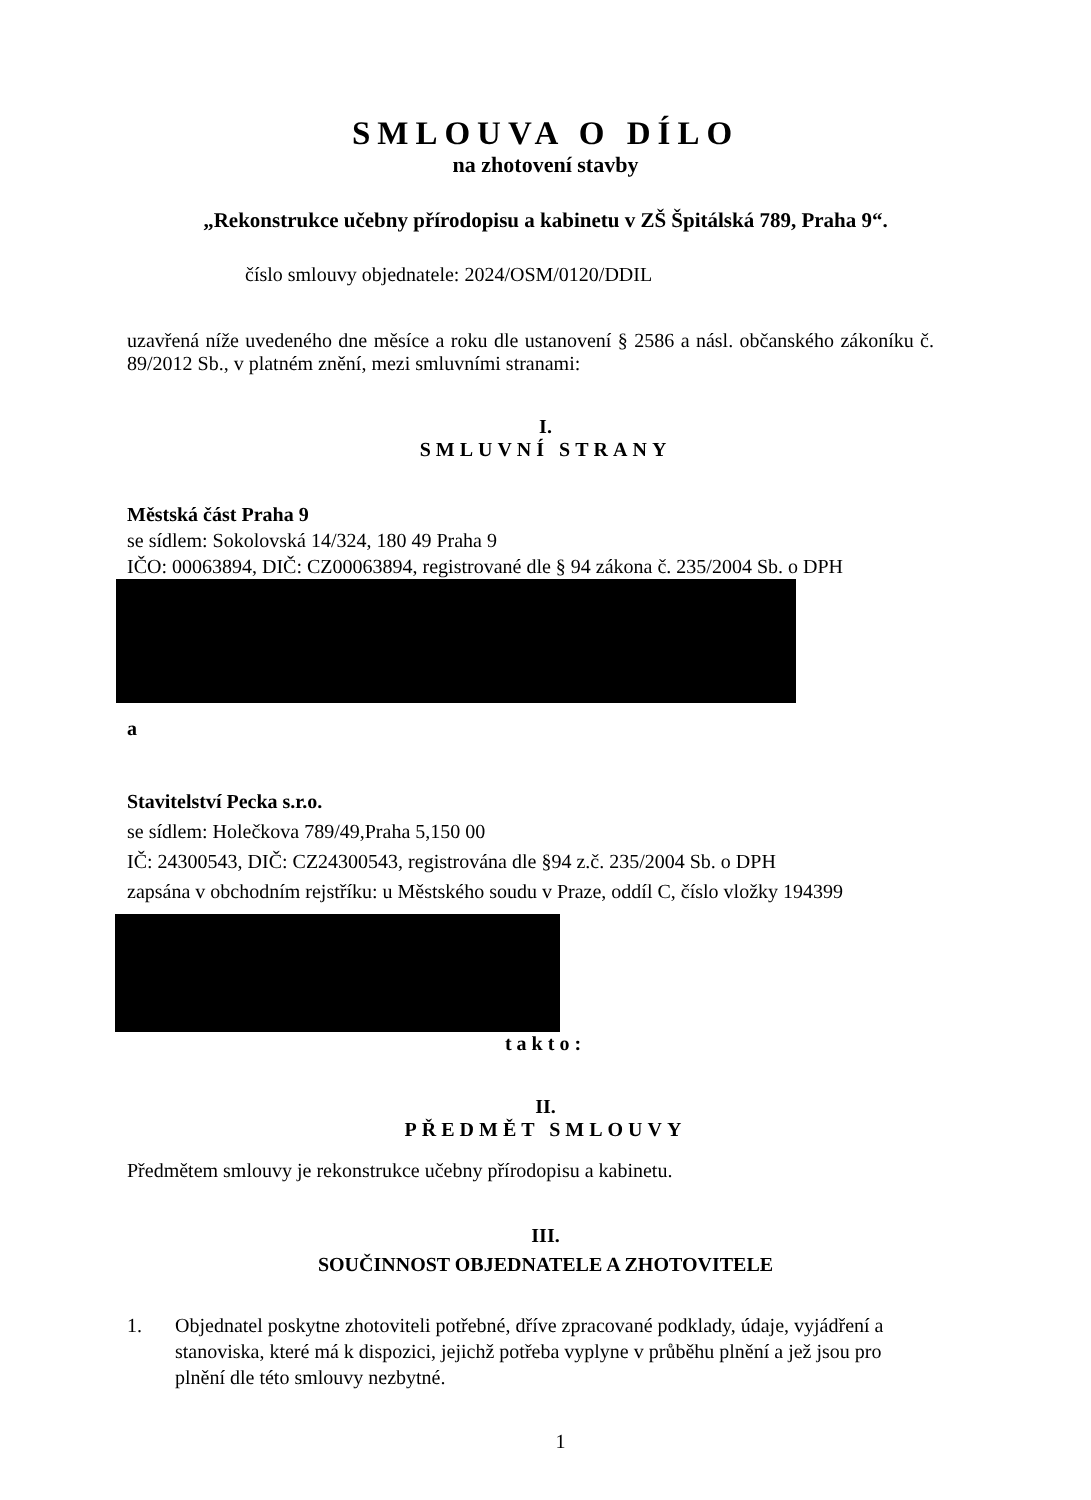SMLOUVA O DÍLO
na zhotovení stavby
„Rekonstrukce učebny přírodopisu a kabinetu v ZŠ Špitálská 789, Praha 9“.
číslo smlouvy objednatele: 2024/OSM/0120/DDIL
uzavřená níže uvedeného dne měsíce a roku dle ustanovení § 2586 a násl. občanského zákoníku č. 89/2012 Sb., v platném znění, mezi smluvními stranami:
I.
SMLUVNÍ STRANY
Městská část Praha 9
se sídlem: Sokolovská 14/324, 180 49 Praha 9
IČO: 00063894, DIČ: CZ00063894, registrované dle § 94 zákona č. 235/2004 Sb. o DPH
a
Stavitelství Pecka s.r.o.
se sídlem: Holečkova 789/49,Praha 5,150 00
IČ: 24300543, DIČ: CZ24300543, registrována dle §94 z.č. 235/2004 Sb. o DPH
zapsána v obchodním rejstříku: u Městského soudu v Praze, oddíl C, číslo vložky 194399
takto:
II.
PŘEDMĚT SMLOUVY
Předmětem smlouvy je rekonstrukce učebny přírodopisu a kabinetu.
III.
SOUČINNOST OBJEDNATELE A ZHOTOVITELE
1. Objednatel poskytne zhotoviteli potřebné, dříve zpracované podklady, údaje, vyjádření a stanoviska, které má k dispozici, jejichž potřeba vyplyne v průběhu plnění a jež jsou pro plnění dle této smlouvy nezbytné.
1